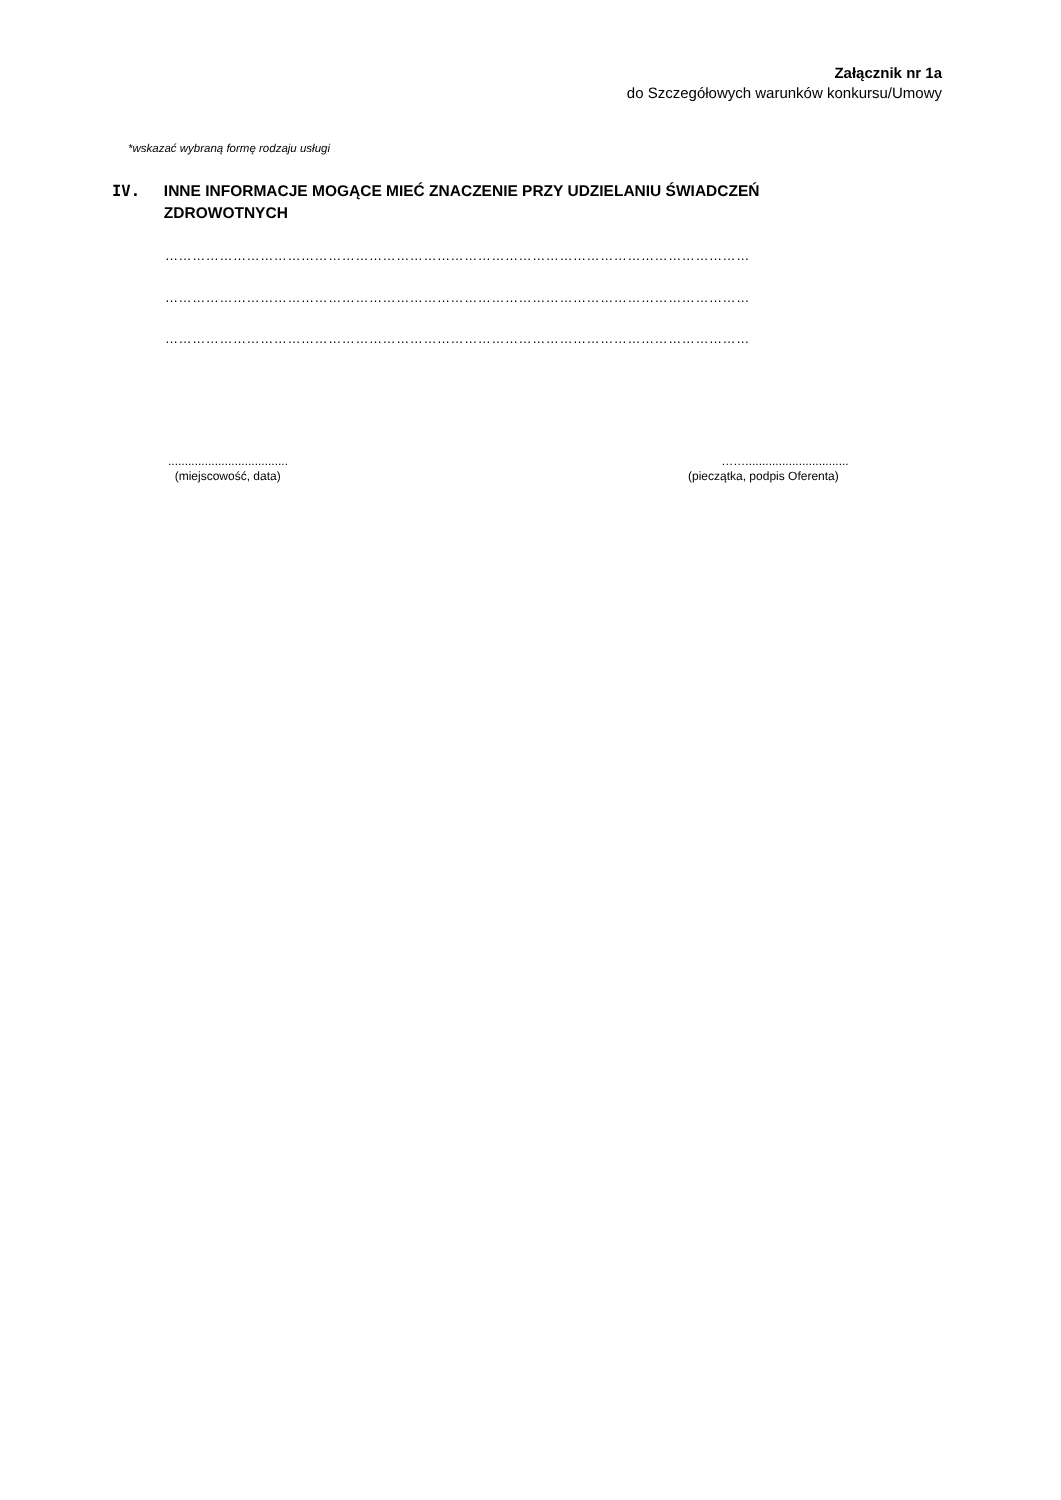Załącznik nr 1a
do Szczegółowych warunków konkursu/Umowy
*wskazać wybraną formę rodzaju usługi
IV. INNE INFORMACJE MOGĄCE MIEĆ ZNACZENIE PRZY UDZIELANIU ŚWIADCZEŃ ZDROWOTNYCH
…………………………………………………………………………………………………………………
…………………………………………………………………………………………………………………
…………………………………………………………………………………………………………………
....................................
(miejscowość, data)
……...............................
(pieczątka, podpis Oferenta)